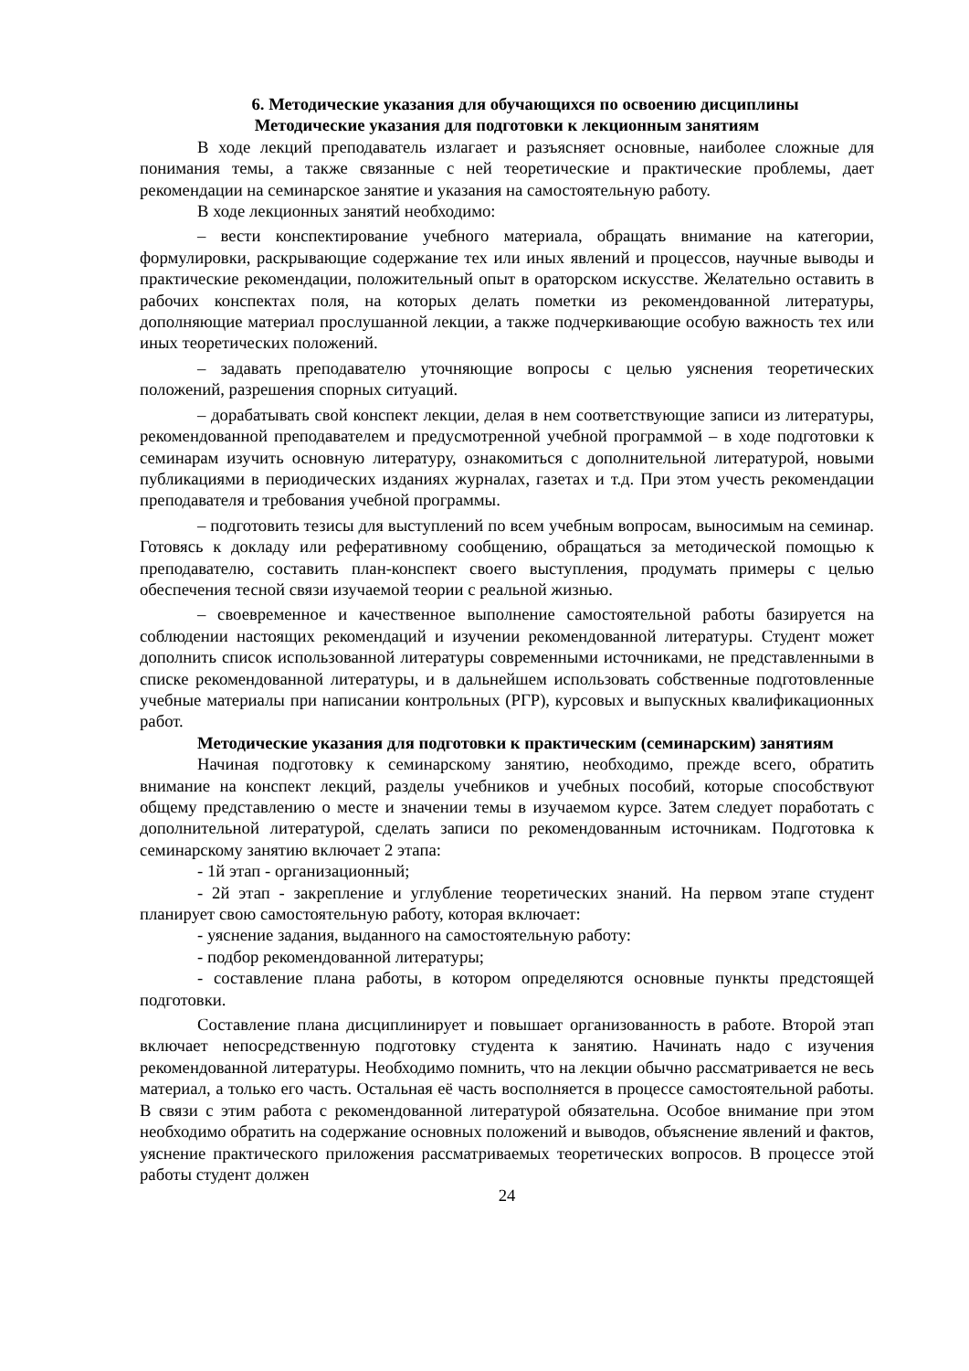6. Методические указания для обучающихся по освоению дисциплины
Методические указания для подготовки к лекционным занятиям
В ходе лекций преподаватель излагает и разъясняет основные, наиболее сложные для понимания темы, а также связанные с ней теоретические и практические проблемы, дает рекомендации на семинарское занятие и указания на самостоятельную работу.
В ходе лекционных занятий необходимо:
– вести конспектирование учебного материала, обращать внимание на категории, формулировки, раскрывающие содержание тех или иных явлений и процессов, научные выводы и практические рекомендации, положительный опыт в ораторском искусстве. Желательно оставить в рабочих конспектах поля, на которых делать пометки из рекомендованной литературы, дополняющие материал прослушанной лекции, а также подчеркивающие особую важность тех или иных теоретических положений.
– задавать преподавателю уточняющие вопросы с целью уяснения теоретических положений, разрешения спорных ситуаций.
– дорабатывать свой конспект лекции, делая в нем соответствующие записи из литературы, рекомендованной преподавателем и предусмотренной учебной программой – в ходе подготовки к семинарам изучить основную литературу, ознакомиться с дополнительной литературой, новыми публикациями в периодических изданиях журналах, газетах и т.д. При этом учесть рекомендации преподавателя и требования учебной программы.
– подготовить тезисы для выступлений по всем учебным вопросам, выносимым на семинар. Готовясь к докладу или реферативному сообщению, обращаться за методической помощью к преподавателю, составить план-конспект своего выступления, продумать примеры с целью обеспечения тесной связи изучаемой теории с реальной жизнью.
– своевременное и качественное выполнение самостоятельной работы базируется на соблюдении настоящих рекомендаций и изучении рекомендованной литературы. Студент может дополнить список использованной литературы современными источниками, не представленными в списке рекомендованной литературы, и в дальнейшем использовать собственные подготовленные учебные материалы при написании контрольных (РГР), курсовых и выпускных квалификационных работ.
Методические указания для подготовки к практическим (семинарским) занятиям
Начиная подготовку к семинарскому занятию, необходимо, прежде всего, обратить внимание на конспект лекций, разделы учебников и учебных пособий, которые способствуют общему представлению о месте и значении темы в изучаемом курсе. Затем следует поработать с дополнительной литературой, сделать записи по рекомендованным источникам. Подготовка к семинарскому занятию включает 2 этапа:
- 1й этап - организационный;
- 2й этап - закрепление и углубление теоретических знаний. На первом этапе студент планирует свою самостоятельную работу, которая включает:
- уяснение задания, выданного на самостоятельную работу:
- подбор рекомендованной литературы;
- составление плана работы, в котором определяются основные пункты предстоящей подготовки.
Составление плана дисциплинирует и повышает организованность в работе. Второй этап включает непосредственную подготовку студента к занятию. Начинать надо с изучения рекомендованной литературы. Необходимо помнить, что на лекции обычно рассматривается не весь материал, а только его часть. Остальная её часть восполняется в процессе самостоятельной работы. В связи с этим работа с рекомендованной литературой обязательна. Особое внимание при этом необходимо обратить на содержание основных положений и выводов, объяснение явлений и фактов, уяснение практического приложения рассматриваемых теоретических вопросов. В процессе этой работы студент должен
24